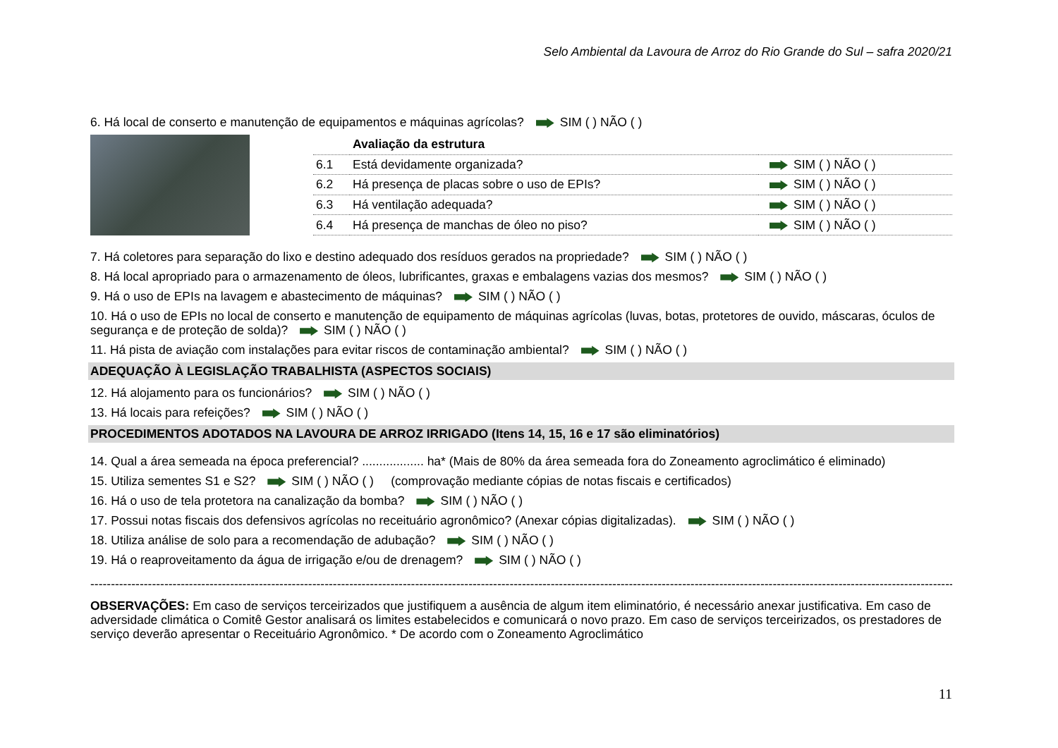Selo Ambiental da Lavoura de Arroz do Rio Grande do Sul – safra 2020/21
6. Há local de conserto e manutenção de equipamentos e máquinas agrícolas? SIM ( ) NÃO ( )
| | Avaliação da estrutura | |
| 6.1 | Está devidamente organizada? | SIM ( ) NÃO ( ) |
| 6.2 | Há presença de placas sobre o uso de EPIs? | SIM ( ) NÃO ( ) |
| 6.3 | Há ventilação adequada? | SIM ( ) NÃO ( ) |
| 6.4 | Há presença de manchas de óleo no piso? | SIM ( ) NÃO ( ) |
7. Há coletores para separação do lixo e destino adequado dos resíduos gerados na propriedade? SIM ( ) NÃO ( )
8. Há local apropriado para o armazenamento de óleos, lubrificantes, graxas e embalagens vazias dos mesmos? SIM ( ) NÃO ( )
9. Há o uso de EPIs na lavagem e abastecimento de máquinas? SIM ( ) NÃO ( )
10. Há o uso de EPIs no local de conserto e manutenção de equipamento de máquinas agrícolas (luvas, botas, protetores de ouvido, máscaras, óculos de segurança e de proteção de solda)? SIM ( ) NÃO ( )
11. Há pista de aviação com instalações para evitar riscos de contaminação ambiental? SIM ( ) NÃO ( )
ADEQUAÇÃO À LEGISLAÇÃO TRABALHISTA (ASPECTOS SOCIAIS)
12. Há alojamento para os funcionários? SIM ( ) NÃO ( )
13. Há locais para refeições? SIM ( ) NÃO ( )
PROCEDIMENTOS ADOTADOS NA LAVOURA DE ARROZ IRRIGADO (Itens 14, 15, 16 e 17 são eliminatórios)
14. Qual a área semeada na época preferencial? .................. ha* (Mais de 80% da área semeada fora do Zoneamento agroclimático é eliminado)
15. Utiliza sementes S1 e S2? SIM ( ) NÃO ( ) (comprovação mediante cópias de notas fiscais e certificados)
16. Há o uso de tela protetora na canalização da bomba? SIM ( ) NÃO ( )
17. Possui notas fiscais dos defensivos agrícolas no receituário agronômico? (Anexar cópias digitalizadas). SIM ( ) NÃO ( )
18. Utiliza análise de solo para a recomendação de adubação? SIM ( ) NÃO ( )
19. Há o reaproveitamento da água de irrigação e/ou de drenagem? SIM ( ) NÃO ( )
------------------------------------------------------------------------------------------------------------------------------------------------------------------------------------------------------------------
OBSERVAÇÕES: Em caso de serviços terceirizados que justifiquem a ausência de algum item eliminatório, é necessário anexar justificativa. Em caso de adversidade climática o Comitê Gestor analisará os limites estabelecidos e comunicará o novo prazo. Em caso de serviços terceirizados, os prestadores de serviço deverão apresentar o Receituário Agronômico. * De acordo com o Zoneamento Agroclimático
11